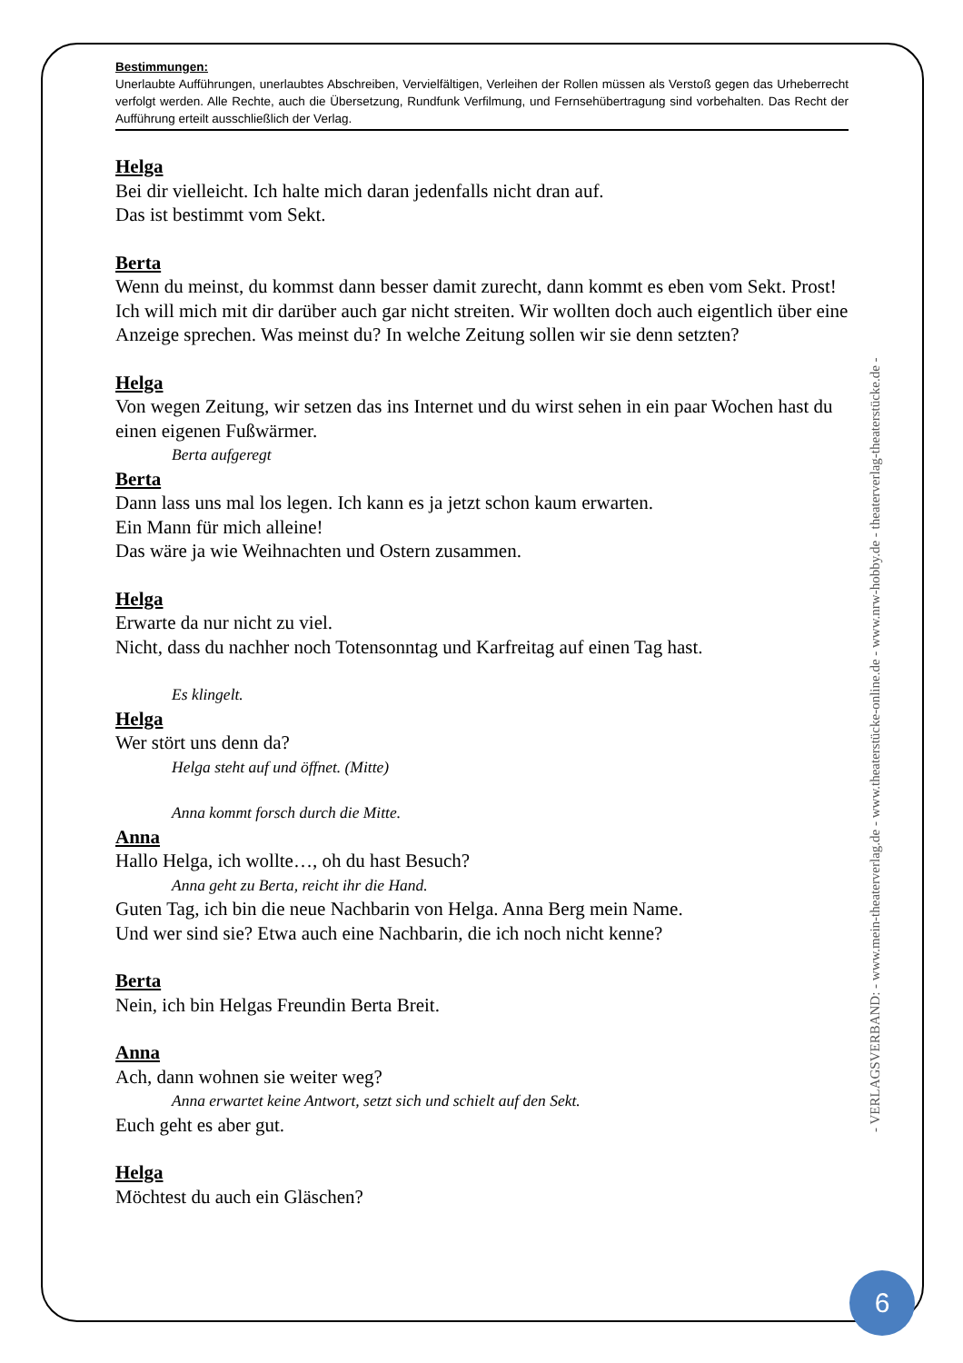Bestimmungen:
Unerlaubte Aufführungen, unerlaubtes Abschreiben, Vervielfältigen, Verleihen der Rollen müssen als Verstoß gegen das Urheberrecht verfolgt werden. Alle Rechte, auch die Übersetzung, Rundfunk Verfilmung, und Fernsehübertragung sind vorbehalten. Das Recht der Aufführung erteilt ausschließlich der Verlag.
Helga
Bei dir vielleicht. Ich halte mich daran jedenfalls nicht dran auf.
Das ist bestimmt vom Sekt.
Berta
Wenn du meinst, du kommst dann besser damit zurecht, dann kommt es eben vom Sekt. Prost!
Ich will mich mit dir darüber auch gar nicht streiten. Wir wollten doch auch eigentlich über eine Anzeige sprechen. Was meinst du? In welche Zeitung sollen wir sie denn setzten?
Helga
Von wegen Zeitung, wir setzen das ins Internet und du wirst sehen in ein paar Wochen hast du einen eigenen Fußwärmer.
Berta aufgeregt
Berta
Dann lass uns mal los legen. Ich kann es ja jetzt schon kaum erwarten.
Ein Mann für mich alleine!
Das wäre ja wie Weihnachten und Ostern zusammen.
Helga
Erwarte da nur nicht zu viel.
Nicht, dass du nachher noch Totensonntag und Karfreitag auf einen Tag hast.
Es klingelt.
Helga
Wer stört uns denn da?
Helga steht auf und öffnet. (Mitte)
Anna kommt forsch durch die Mitte.
Anna
Hallo Helga, ich wollte…, oh du hast Besuch?
Anna geht zu Berta, reicht ihr die Hand.
Guten Tag, ich bin die neue Nachbarin von Helga. Anna Berg mein Name.
Und wer sind sie? Etwa auch eine Nachbarin, die ich noch nicht kenne?
Berta
Nein, ich bin Helgas Freundin Berta Breit.
Anna
Ach, dann wohnen sie weiter weg?
Anna erwartet keine Antwort, setzt sich und schielt auf den Sekt.
Euch geht es aber gut.
Helga
Möchtest du auch ein Gläschen?
- VERLAGSVERBAND: - www.mein-theaterverlag.de - www.theaterstücke-online.de - www.nrw-hobby.de - theaterverlag-theaterstücke.de -
6